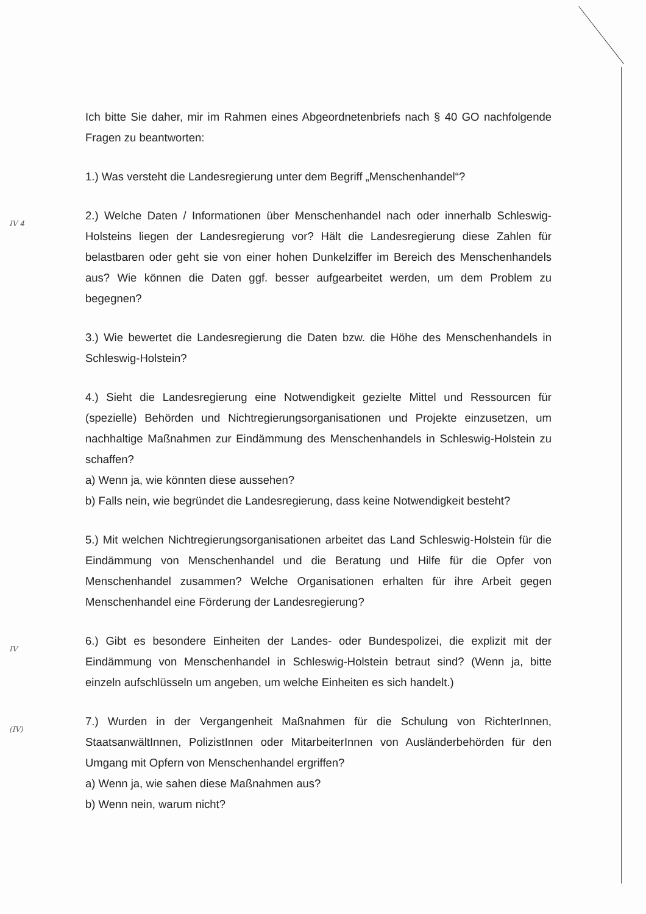Ich bitte Sie daher, mir im Rahmen eines Abgeordnetenbriefs nach § 40 GO nachfolgende Fragen zu beantworten:
1.) Was versteht die Landesregierung unter dem Begriff „Menschenhandel“?
IV 4
2.) Welche Daten / Informationen über Menschenhandel nach oder innerhalb Schleswig-Holsteins liegen der Landesregierung vor? Hält die Landesregierung diese Zahlen für belastbaren oder geht sie von einer hohen Dunkelziffer im Bereich des Menschenhandels aus? Wie können die Daten ggf. besser aufgearbeitet werden, um dem Problem zu begegnen?
3.) Wie bewertet die Landesregierung die Daten bzw. die Höhe des Menschenhandels in Schleswig-Holstein?
4.) Sieht die Landesregierung eine Notwendigkeit gezielte Mittel und Ressourcen für (spezielle) Behörden und Nichtregierungsorganisationen und Projekte einzusetzen, um nachhaltige Maßnahmen zur Eindämmung des Menschenhandels in Schleswig-Holstein zu schaffen?
a) Wenn ja, wie könnten diese aussehen?
b) Falls nein, wie begründet die Landesregierung, dass keine Notwendigkeit besteht?
5.) Mit welchen Nichtregierungsorganisationen arbeitet das Land Schleswig-Holstein für die Eindämmung von Menschenhandel und die Beratung und Hilfe für die Opfer von Menschenhandel zusammen? Welche Organisationen erhalten für ihre Arbeit gegen Menschenhandel eine Förderung der Landesregierung?
IV
6.) Gibt es besondere Einheiten der Landes- oder Bundespolizei, die explizit mit der Eindämmung von Menschenhandel in Schleswig-Holstein betraut sind? (Wenn ja, bitte einzeln aufschlüsseln um angeben, um welche Einheiten es sich handelt.)
(IV)
7.) Wurden in der Vergangenheit Maßnahmen für die Schulung von RichterInnen, StaatsanwältInnen, PolizistInnen oder MitarbeiterInnen von Ausländerbehörden für den Umgang mit Opfern von Menschenhandel ergriffen?
a) Wenn ja, wie sahen diese Maßnahmen aus?
b) Wenn nein, warum nicht?